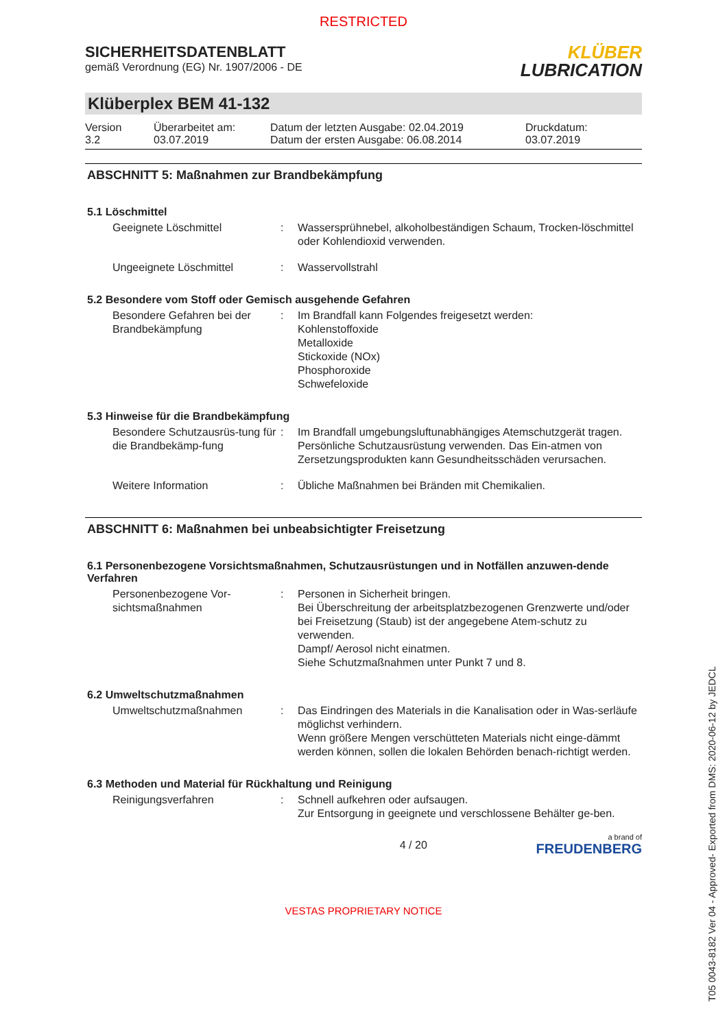RESTRICTED
SICHERHEITSDATENBLATT
gemäß Verordnung (EG) Nr. 1907/2006 - DE
KLÜBER
LUBRICATION
Klüberplex BEM 41-132
Version
3.2
Überarbeitet am:
03.07.2019
Datum der letzten Ausgabe: 02.04.2019
Datum der ersten Ausgabe: 06.08.2014
Druckdatum:
03.07.2019
ABSCHNITT 5: Maßnahmen zur Brandbekämpfung
5.1 Löschmittel
Geeignete Löschmittel : Wassersprühnebel, alkoholbeständigen Schaum, Trocken-löschmittel oder Kohlendioxid verwenden.
Ungeeignete Löschmittel : Wasservollstrahl
5.2 Besondere vom Stoff oder Gemisch ausgehende Gefahren
Besondere Gefahren bei der Brandbekämpfung
: Im Brandfall kann Folgendes freigesetzt werden:
Kohlenstoffoxide
Metalloxide
Stickoxide (NOx)
Phosphoroxide
Schwefeloxide
5.3 Hinweise für die Brandbekämpfung
Besondere Schutzausrüs-tung für die Brandbekämp-fung
: Im Brandfall umgebungsluftunabhängiges Atemschutzgerät tragen. Persönliche Schutzausrüstung verwenden. Das Ein-atmen von Zersetzungsprodukten kann Gesundheitsschäden verursachen.
Weitere Information : Übliche Maßnahmen bei Bränden mit Chemikalien.
ABSCHNITT 6: Maßnahmen bei unbeabsichtigter Freisetzung
6.1 Personenbezogene Vorsichtsmaßnahmen, Schutzausrüstungen und in Notfällen anzuwen-dende Verfahren
Personenbezogene Vor-sichtsmaßnahmen
: Personen in Sicherheit bringen.
Bei Überschreitung der arbeitsplatzbezogenen Grenzwerte und/oder bei Freisetzung (Staub) ist der angegebene Atem-schutz zu verwenden.
Dampf/ Aerosol nicht einatmen.
Siehe Schutzmaßnahmen unter Punkt 7 und 8.
6.2 Umweltschutzmaßnahmen
Umweltschutzmaßnahmen : Das Eindringen des Materials in die Kanalisation oder in Was-serläufe möglichst verhindern.
Wenn größere Mengen verschütteten Materials nicht einge-dämmt werden können, sollen die lokalen Behörden benach-richtigt werden.
6.3 Methoden und Material für Rückhaltung und Reinigung
Reinigungsverfahren : Schnell aufkehren oder aufsaugen.
Zur Entsorgung in geeignete und verschlossene Behälter ge-ben.
4 / 20
a brand of
FREUDENBERG
VESTAS PROPRIETARY NOTICE
T05 0043-8182 Ver 04 - Approved- Exported from DMS: 2020-06-12 by JEDCL